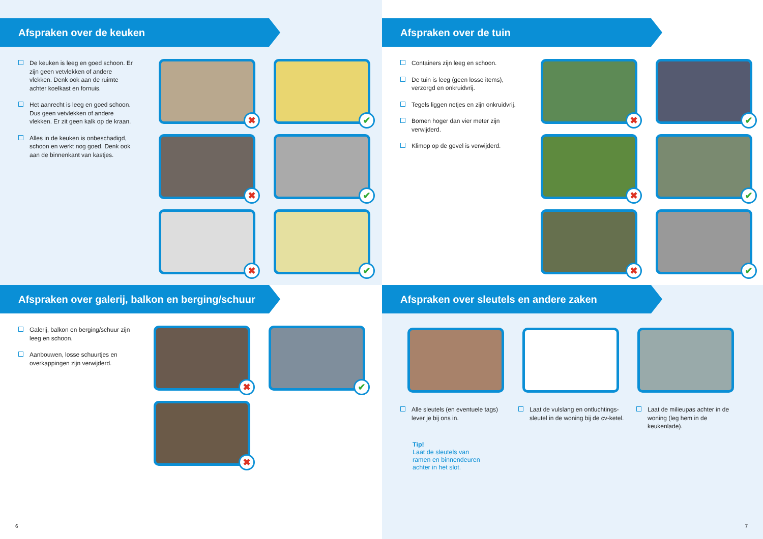Afspraken over de keuken
De keuken is leeg en goed schoon. Er zijn geen vetvlekken of andere vlekken. Denk ook aan de ruimte achter koelkast en fornuis.
Het aanrecht is leeg en goed schoon. Dus geen vetvlekken of andere vlekken. Er zit geen kalk op de kraan.
Alles in de keuken is onbeschadigd, schoon en werkt nog goed. Denk ook aan de binnenkant van kastjes.
✖
✔
✖
✔
✖
✔
Afspraken over de tuin
Containers zijn leeg en schoon.
De tuin is leeg (geen losse items), verzorgd en onkruidvrij.
Tegels liggen netjes en zijn onkruidvrij.
Bomen hoger dan vier meter zijn verwijderd.
Klimop op de gevel is verwijderd.
✖
✔
✖
✔
✖
✔
Afspraken over galerij, balkon en berging/schuur
Galerij, balkon en berging/schuur zijn leeg en schoon.
Aanbouwen, losse schuurtjes en overkappingen zijn verwijderd.
✖
✔
✖
6
Afspraken over sleutels en andere zaken
Alle sleutels (en eventuele tags) lever je bij ons in.
Laat de vulslang en ontluchtings-sleutel in de woning bij de cv-ketel.
Laat de milieupas achter in de woning (leg hem in de keukenlade).
Tip!
Laat de sleutels van
ramen en binnendeuren
achter in het slot.
7